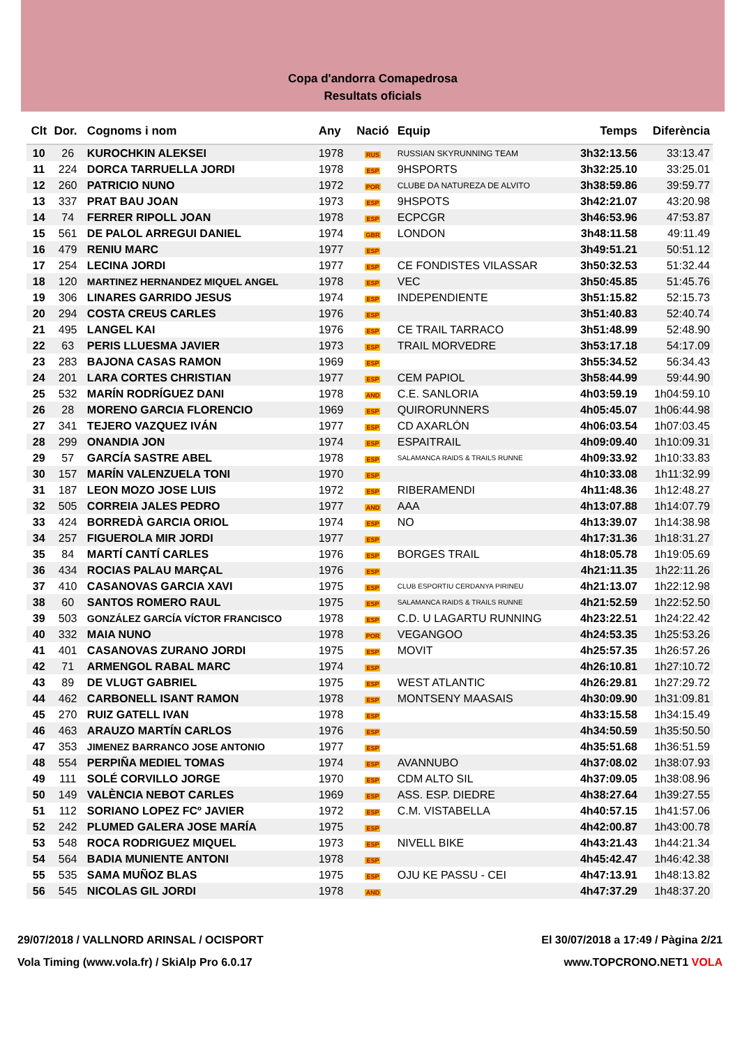Copa d'andorra Comapedrosa
Resultats oficials
| Clt | Dor. | Cognoms i nom | Any | Nació | Equip | Temps | Diferència |
| --- | --- | --- | --- | --- | --- | --- | --- |
| 10 | 26 | KUROCHKIN ALEKSEI | 1978 | RUS | RUSSIAN SKYRUNNING TEAM | 3h32:13.56 | 33:13.47 |
| 11 | 224 | DORCA TARRUELLA JORDI | 1978 | ESP | 9HSPORTS | 3h32:25.10 | 33:25.01 |
| 12 | 260 | PATRICIO NUNO | 1972 | POR | CLUBE DA NATUREZA DE ALVITO | 3h38:59.86 | 39:59.77 |
| 13 | 337 | PRAT BAU JOAN | 1973 | ESP | 9HSPOTS | 3h42:21.07 | 43:20.98 |
| 14 | 74 | FERRER RIPOLL JOAN | 1978 | ESP | ECPCGR | 3h46:53.96 | 47:53.87 |
| 15 | 561 | DE PALOL ARREGUI DANIEL | 1974 | GBR | LONDON | 3h48:11.58 | 49:11.49 |
| 16 | 479 | RENIU MARC | 1977 | ESP | | 3h49:51.21 | 50:51.12 |
| 17 | 254 | LECINA JORDI | 1977 | ESP | CE FONDISTES VILASSAR | 3h50:32.53 | 51:32.44 |
| 18 | 120 | MARTINEZ HERNANDEZ MIQUEL ANGEL | 1978 | ESP | VEC | 3h50:45.85 | 51:45.76 |
| 19 | 306 | LINARES GARRIDO JESUS | 1974 | ESP | INDEPENDIENTE | 3h51:15.82 | 52:15.73 |
| 20 | 294 | COSTA CREUS CARLES | 1976 | ESP | | 3h51:40.83 | 52:40.74 |
| 21 | 495 | LANGEL KAI | 1976 | ESP | CE TRAIL TARRACO | 3h51:48.99 | 52:48.90 |
| 22 | 63 | PERIS LLUESMA JAVIER | 1973 | ESP | TRAIL MORVEDRE | 3h53:17.18 | 54:17.09 |
| 23 | 283 | BAJONA CASAS RAMON | 1969 | ESP | | 3h55:34.52 | 56:34.43 |
| 24 | 201 | LARA CORTES CHRISTIAN | 1977 | ESP | CEM PAPIOL | 3h58:44.99 | 59:44.90 |
| 25 | 532 | MARÍN RODRÍGUEZ DANI | 1978 | AND | C.E. SANLORIA | 4h03:59.19 | 1h04:59.10 |
| 26 | 28 | MORENO GARCIA FLORENCIO | 1969 | ESP | QUIRORUNNERS | 4h05:45.07 | 1h06:44.98 |
| 27 | 341 | TEJERO VAZQUEZ IVÁN | 1977 | ESP | CD AXARLÓN | 4h06:03.54 | 1h07:03.45 |
| 28 | 299 | ONANDIA JON | 1974 | ESP | ESPAITRAIL | 4h09:09.40 | 1h10:09.31 |
| 29 | 57 | GARCÍA SASTRE ABEL | 1978 | ESP | SALAMANCA RAIDS & TRAILS RUNNE | 4h09:33.92 | 1h10:33.83 |
| 30 | 157 | MARÍN VALENZUELA TONI | 1970 | ESP | | 4h10:33.08 | 1h11:32.99 |
| 31 | 187 | LEON MOZO JOSE LUIS | 1972 | ESP | RIBERAMENDI | 4h11:48.36 | 1h12:48.27 |
| 32 | 505 | CORREIA JALES PEDRO | 1977 | AND | AAA | 4h13:07.88 | 1h14:07.79 |
| 33 | 424 | BORREDÀ GARCIA ORIOL | 1974 | ESP | NO | 4h13:39.07 | 1h14:38.98 |
| 34 | 257 | FIGUEROLA MIR JORDI | 1977 | ESP | | 4h17:31.36 | 1h18:31.27 |
| 35 | 84 | MARTÍ CANTÍ CARLES | 1976 | ESP | BORGES TRAIL | 4h18:05.78 | 1h19:05.69 |
| 36 | 434 | ROCIAS PALAU MARÇAL | 1976 | ESP | | 4h21:11.35 | 1h22:11.26 |
| 37 | 410 | CASANOVAS GARCIA XAVI | 1975 | ESP | CLUB ESPORTIU CERDANYA PIRINEU | 4h21:13.07 | 1h22:12.98 |
| 38 | 60 | SANTOS ROMERO RAUL | 1975 | ESP | SALAMANCA RAIDS & TRAILS RUNNE | 4h21:52.59 | 1h22:52.50 |
| 39 | 503 | GONZÁLEZ GARCÍA VÍCTOR FRANCISCO | 1978 | ESP | C.D. U LAGARTU RUNNING | 4h23:22.51 | 1h24:22.42 |
| 40 | 332 | MAIA NUNO | 1978 | POR | VEGANGOO | 4h24:53.35 | 1h25:53.26 |
| 41 | 401 | CASANOVAS ZURANO JORDI | 1975 | ESP | MOVIT | 4h25:57.35 | 1h26:57.26 |
| 42 | 71 | ARMENGOL RABAL MARC | 1974 | ESP | | 4h26:10.81 | 1h27:10.72 |
| 43 | 89 | DE VLUGT GABRIEL | 1975 | ESP | WEST ATLANTIC | 4h26:29.81 | 1h27:29.72 |
| 44 | 462 | CARBONELL ISANT RAMON | 1978 | ESP | MONTSENY MAASAIS | 4h30:09.90 | 1h31:09.81 |
| 45 | 270 | RUIZ GATELL IVAN | 1978 | ESP | | 4h33:15.58 | 1h34:15.49 |
| 46 | 463 | ARAUZO MARTÍN CARLOS | 1976 | ESP | | 4h34:50.59 | 1h35:50.50 |
| 47 | 353 | JIMENEZ BARRANCO JOSE ANTONIO | 1977 | ESP | | 4h35:51.68 | 1h36:51.59 |
| 48 | 554 | PERPIÑA MEDIEL TOMAS | 1974 | ESP | AVANNUBO | 4h37:08.02 | 1h38:07.93 |
| 49 | 111 | SOLÉ CORVILLO JORGE | 1970 | ESP | CDM ALTO SIL | 4h37:09.05 | 1h38:08.96 |
| 50 | 149 | VALÈNCIA NEBOT CARLES | 1969 | ESP | ASS. ESP. DIEDRE | 4h38:27.64 | 1h39:27.55 |
| 51 | 112 | SORIANO LOPEZ FCº JAVIER | 1972 | ESP | C.M. VISTABELLA | 4h40:57.15 | 1h41:57.06 |
| 52 | 242 | PLUMED GALERA JOSE MARÍA | 1975 | ESP | | 4h42:00.87 | 1h43:00.78 |
| 53 | 548 | ROCA RODRIGUEZ MIQUEL | 1973 | ESP | NIVELL BIKE | 4h43:21.43 | 1h44:21.34 |
| 54 | 564 | BADIA MUNIENTE ANTONI | 1978 | ESP | | 4h45:42.47 | 1h46:42.38 |
| 55 | 535 | SAMA MUÑOZ BLAS | 1975 | ESP | OJU KE PASSU - CEI | 4h47:13.91 | 1h48:13.82 |
| 56 | 545 | NICOLAS GIL JORDI | 1978 | AND | | 4h47:37.29 | 1h48:37.20 |
29/07/2018 / VALLNORD ARINSAL / OCISPORT El 30/07/2018 a 17:49 / Pàgina 2/21
Vola Timing (www.vola.fr) / SkiAlp Pro 6.0.17 www.TOPCRONO.NET1 VOLA